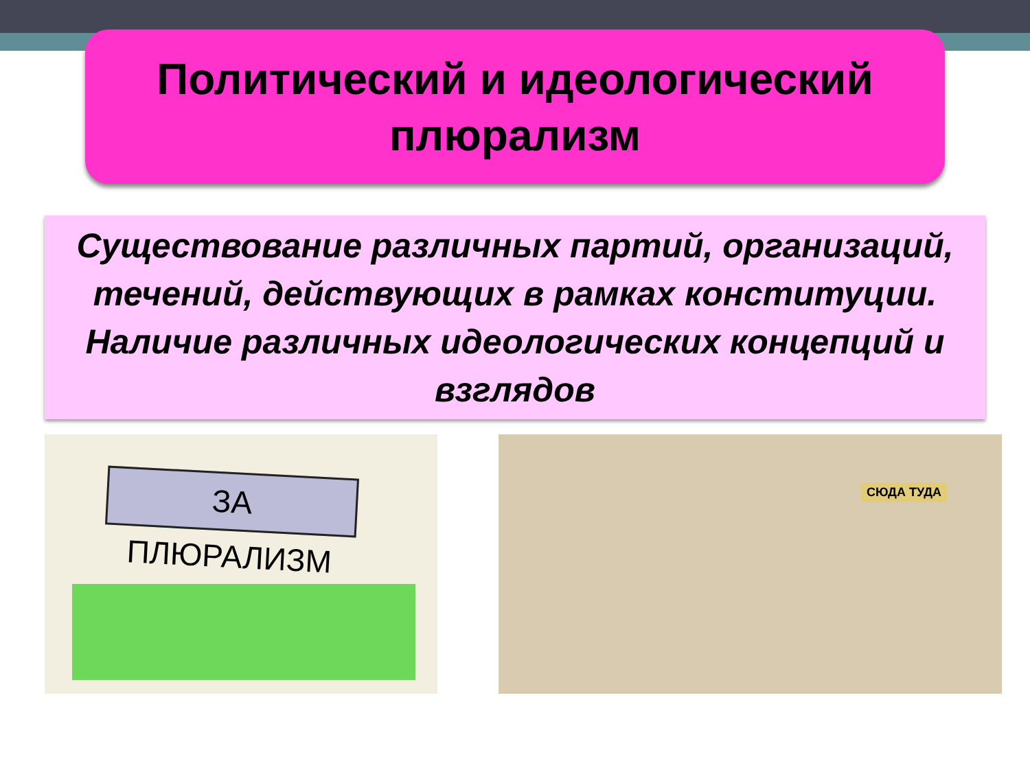Политический и идеологический
плюрализм
Существование различных партий, организаций, течений, действующих в рамках конституции. Наличие различных идеологических концепций и взглядов
ЗА ПЛЮРАЛИЗМ СЮДА ТУДА